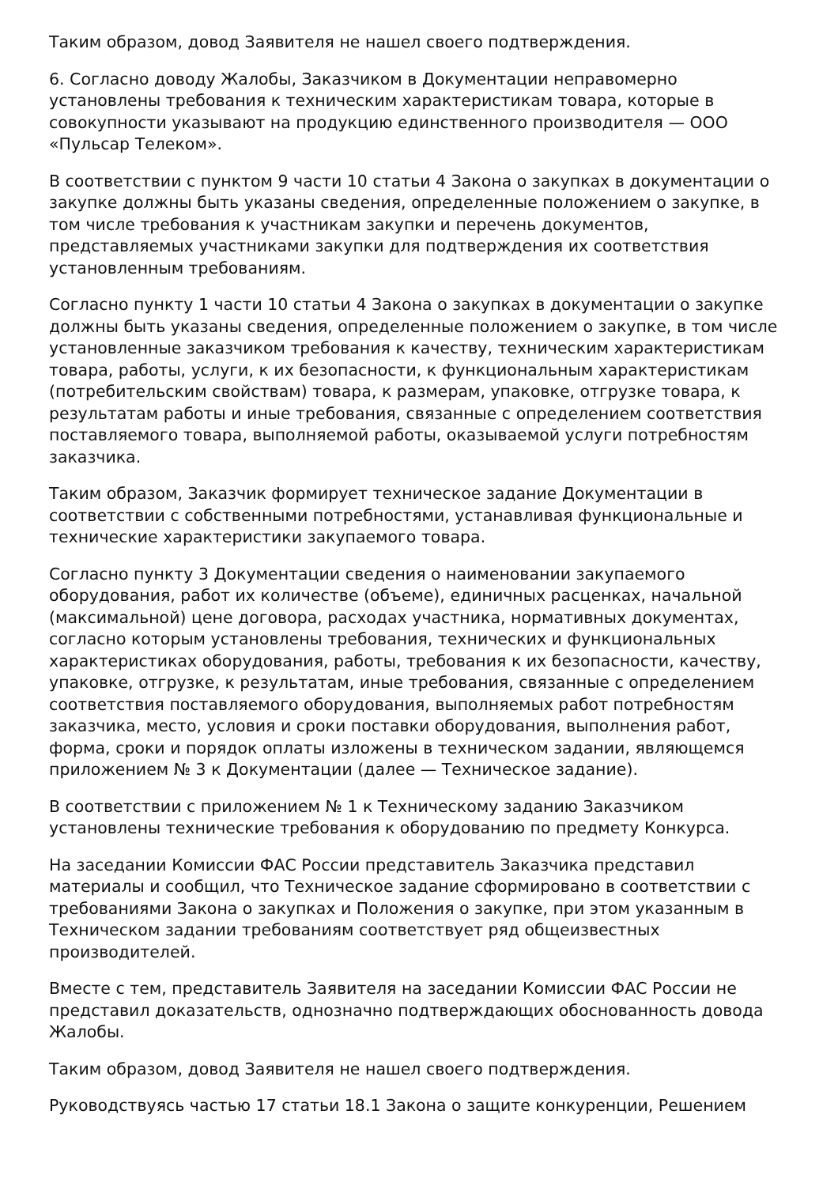Таким образом, довод Заявителя не нашел своего подтверждения.
6. Согласно доводу Жалобы, Заказчиком в Документации неправомерно установлены требования к техническим характеристикам товара, которые в совокупности указывают на продукцию единственного производителя — ООО «Пульсар Телеком».
В соответствии с пунктом 9 части 10 статьи 4 Закона о закупках в документации о закупке должны быть указаны сведения, определенные положением о закупке, в том числе требования к участникам закупки и перечень документов, представляемых участниками закупки для подтверждения их соответствия установленным требованиям.
Согласно пункту 1 части 10 статьи 4 Закона о закупках в документации о закупке должны быть указаны сведения, определенные положением о закупке, в том числе установленные заказчиком требования к качеству, техническим характеристикам товара, работы, услуги, к их безопасности, к функциональным характеристикам (потребительским свойствам) товара, к размерам, упаковке, отгрузке товара, к результатам работы и иные требования, связанные с определением соответствия поставляемого товара, выполняемой работы, оказываемой услуги потребностям заказчика.
Таким образом, Заказчик формирует техническое задание Документации в соответствии с собственными потребностями, устанавливая функциональные и технические характеристики закупаемого товара.
Согласно пункту 3 Документации сведения о наименовании закупаемого оборудования, работ их количестве (объеме), единичных расценках, начальной (максимальной) цене договора, расходах участника, нормативных документах, согласно которым установлены требования, технических и функциональных характеристиках оборудования, работы, требования к их безопасности, качеству, упаковке, отгрузке, к результатам, иные требования, связанные с определением соответствия поставляемого оборудования, выполняемых работ потребностям заказчика, место, условия и сроки поставки оборудования, выполнения работ, форма, сроки и порядок оплаты изложены в техническом задании, являющемся приложением № 3 к Документации (далее — Техническое задание).
В соответствии с приложением № 1 к Техническому заданию Заказчиком установлены технические требования к оборудованию по предмету Конкурса.
На заседании Комиссии ФАС России представитель Заказчика представил материалы и сообщил, что Техническое задание сформировано в соответствии с требованиями Закона о закупках и Положения о закупке, при этом указанным в Техническом задании требованиям соответствует ряд общеизвестных производителей.
Вместе с тем, представитель Заявителя на заседании Комиссии ФАС России не представил доказательств, однозначно подтверждающих обоснованность довода Жалобы.
Таким образом, довод Заявителя не нашел своего подтверждения.
Руководствуясь частью 17 статьи 18.1 Закона о защите конкуренции, Решением